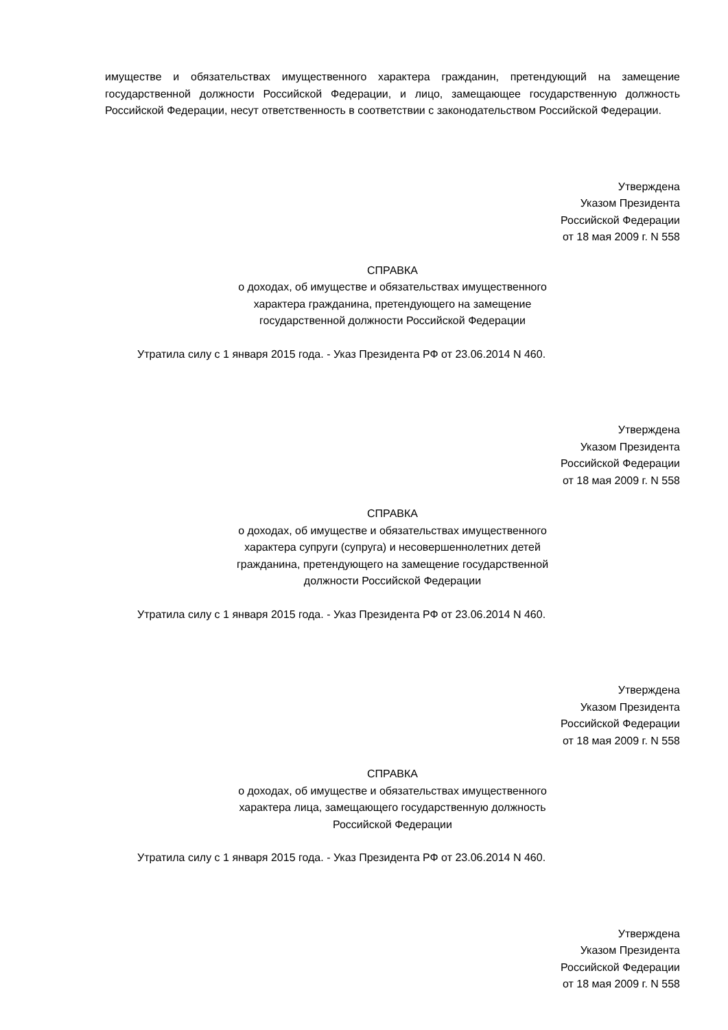имуществе и обязательствах имущественного характера гражданин, претендующий на замещение государственной должности Российской Федерации, и лицо, замещающее государственную должность Российской Федерации, несут ответственность в соответствии с законодательством Российской Федерации.
Утверждена
Указом Президента
Российской Федерации
от 18 мая 2009 г. N 558
СПРАВКА
о доходах, об имуществе и обязательствах имущественного
характера гражданина, претендующего на замещение
государственной должности Российской Федерации
Утратила силу с 1 января 2015 года. - Указ Президента РФ от 23.06.2014 N 460.
Утверждена
Указом Президента
Российской Федерации
от 18 мая 2009 г. N 558
СПРАВКА
о доходах, об имуществе и обязательствах имущественного
характера супруги (супруга) и несовершеннолетних детей
гражданина, претендующего на замещение государственной
должности Российской Федерации
Утратила силу с 1 января 2015 года. - Указ Президента РФ от 23.06.2014 N 460.
Утверждена
Указом Президента
Российской Федерации
от 18 мая 2009 г. N 558
СПРАВКА
о доходах, об имуществе и обязательствах имущественного
характера лица, замещающего государственную должность
Российской Федерации
Утратила силу с 1 января 2015 года. - Указ Президента РФ от 23.06.2014 N 460.
Утверждена
Указом Президента
Российской Федерации
от 18 мая 2009 г. N 558